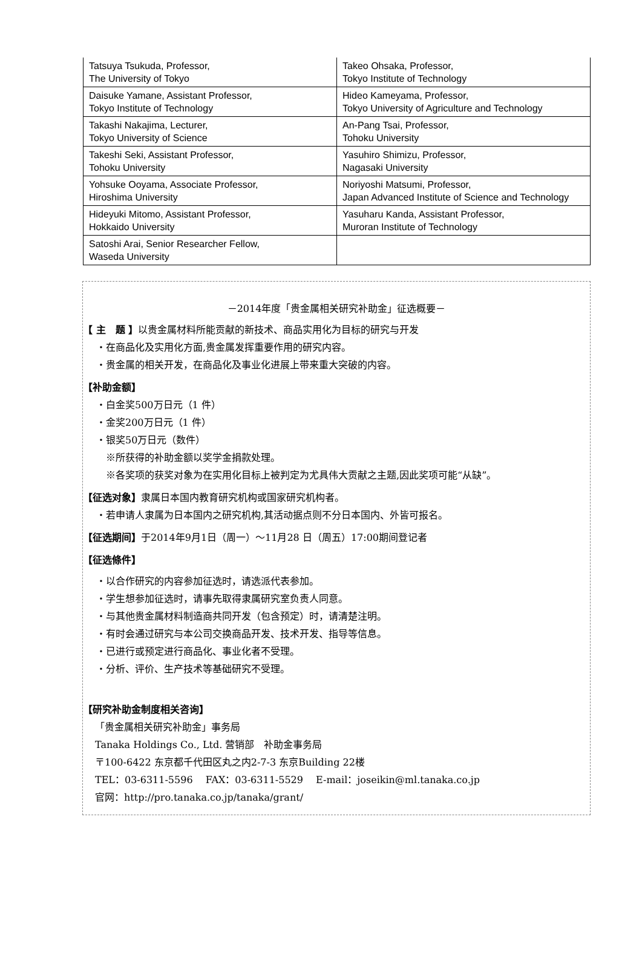| Tatsuya Tsukuda, Professor, The University of Tokyo | Takeo Ohsaka, Professor, Tokyo Institute of Technology |
| Daisuke Yamane, Assistant Professor, Tokyo Institute of Technology | Hideo Kameyama, Professor, Tokyo University of Agriculture and Technology |
| Takashi Nakajima, Lecturer, Tokyo University of Science | An-Pang Tsai, Professor, Tohoku University |
| Takeshi Seki, Assistant Professor, Tohoku University | Yasuhiro Shimizu, Professor, Nagasaki University |
| Yohsuke Ooyama, Associate Professor, Hiroshima University | Noriyoshi Matsumi, Professor, Japan Advanced Institute of Science and Technology |
| Hideyuki Mitomo, Assistant Professor, Hokkaido University | Yasuharu Kanda, Assistant Professor, Muroran Institute of Technology |
| Satoshi Arai, Senior Researcher Fellow, Waseda University | |
－2014年度「贵金属相关研究补助金」征选概要－
【 主　题 】以贵金属材料所能贡献的新技术、商品实用化为目标的研究与开发
・在商品化及实用化方面,贵金属发挥重要作用的研究内容。
・贵金属的相关开发，在商品化及事业化进展上带来重大突破的内容。
【补助金额】
・白金奖500万日元（1 件）
・金奖200万日元（1 件）
・银奖50万日元（数件）
※所获得的补助金额以奖学金捐款处理。
※各奖项的获奖对象为在实用化目标上被判定为尤具伟大贡献之主题,因此奖项可能“从缺”。
【征选对象】隶属日本国内教育研究机构或国家研究机构者。
・若申请人隶属为日本国内之研究机构,其活动据点则不分日本国内、外皆可报名。
【征选期间】于2014年9月1日（周一）～11月28 日（周五）17:00期间登记者
【征选條件】
・以合作研究的内容参加征选时，请选派代表参加。
・学生想参加征选时，请事先取得隶属研究室负责人同意。
・与其他贵金属材料制造商共同开发（包含预定）时，请清楚注明。
・有时会通过研究与本公司交换商品开发、技术开发、指导等信息。
・已进行或预定进行商品化、事业化者不受理。
・分析、评价、生产技术等基础研究不受理。
【研究补助金制度相关咨询】
「贵金属相关研究补助金」事务局
Tanaka Holdings Co., Ltd. 营销部　补助金事务局
〒100-6422 东京都千代田区丸之内2-7-3 东京Building 22楼
TEL：03-6311-5596　 FAX：03-6311-5529　 E-mail：joseikin@ml.tanaka.co.jp
官网：http://pro.tanaka.co.jp/tanaka/grant/